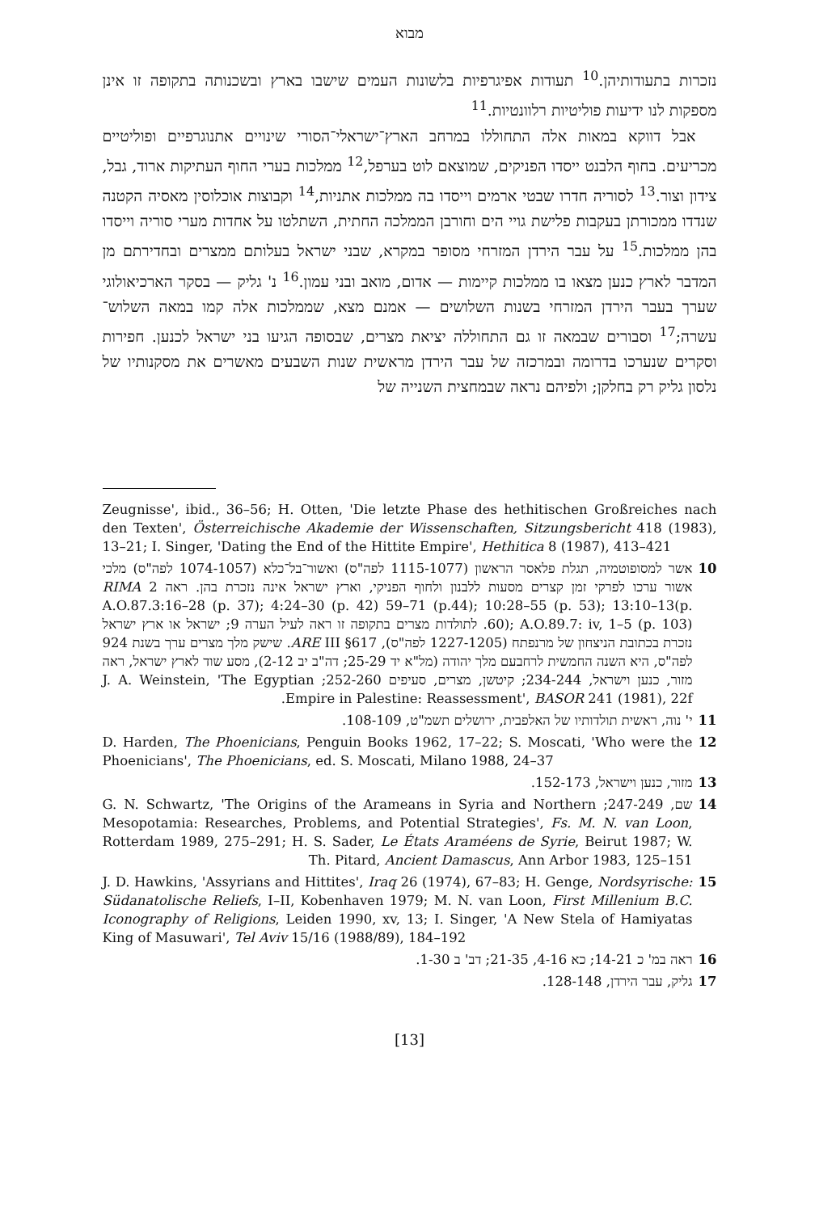מבוא
נזכרות בתעודותיהן.<sup>10</sup> תעודות אפיגרפיות בלשונות העמים שישבו בארץ ובשכנותה בתקופה זו אינן מספקות לנו ידיעות פוליטיות רלוונטיות.<sup>11</sup>
אבל דווקא במאות אלה התחוללו במרחב הארץ־ישראלי־הסורי שינויים אתנוגרפיים ופוליטיים מכריעים. בחוף הלבנט ייסדו הפניקים, שמוצאם לוט בערפל,<sup>12</sup> ממלכות בערי החוף העתיקות ארוד, גבל, צידון וצור.<sup>13</sup> לסוריה חדרו שבטי ארמים וייסדו בה ממלכות אתניות,<sup>14</sup> וקבוצות אוכלוסין מאסיה הקטנה שנדדו ממכורתן בעקבות פלישת גויי הים וחורבן הממלכה החתית, השתלטו על אחדות מערי סוריה וייסדו בהן ממלכות.<sup>15</sup> על עבר הירדן המזרחי מסופר במקרא, שבני ישראל בעלותם ממצרים ובחדירתם מן המדבר לארץ כנען מצאו בו ממלכות קיימות — אדום, מואב ובני עמון.<sup>16</sup> נ' גליק — בסקר הארכיאולוגי שערך בעבר הירדן המזרחי בשנות השלושים — אמנם מצא, שממלכות אלה קמו במאה השלוש־עשרה;<sup>17</sup> וסבורים שבמאה זו גם התחוללה יציאת מצרים, שבסופה הגיעו בני ישראל לכנען. חפירות וסקרים שנערכו בדרומה ובמרכזה של עבר הירדן מראשית שנות השבעים מאשרים את מסקנותיו של נלסון גליק רק בחלקן; ולפיהם נראה שבמחצית השנייה של
Zeugnisse', ibid., 36–56; H. Otten, 'Die letzte Phase des hethitischen Großreiches nach den Texten', Österreichische Akademie der Wissenschaften, Sitzungsbericht 418 (1983), 13–21; I. Singer, 'Dating the End of the Hittite Empire', Hethitica 8 (1987), 413–421
10 אשר למסופוטמיה, תגלת פלאסר הראשון (1115-1077 לפה"ס) ואשור־בל־כלא (1074-1057 לפה"ס) מלכי אשור ערכו לפרקי זמן קצרים מסעות ללבנון ולחוף הפניקי, וארץ ישראל אינה נזכרת בהן. ראה RIMA 2 A.O.87.3:16–28 (p. 37); 4:24–30 (p. 42) 59–71 (p.44); 10:28–55 (p. 53); 13:10–13(p. 60); A.O.89.7: iv, 1–5 (p. 103). לתולדות מצרים בתקופה זו ראה לעיל הערה 9; ישראל או ארץ ישראל נזכרת בכתובת הניצחון של מרנפתח (1227-1205 לפה"ס), ARE III §617. שישק מלך מצרים ערך בשנת 924 לפה"ס, היא השנה החמשית לרחבעם מלך יהודה (מל"א יד 25-29; דה"ב יב 2-12), מסע שוד לארץ ישראל, ראה מזור, כנען וישראל, 234-244; קיטשן, מצרים, סעיפים 252-260; J. A. Weinstein, 'The Egyptian Empire in Palestine: Reassessment', BASOR 241 (1981), 22f.
11 י' נוה, ראשית תולדותיו של האלפבית, ירושלים תשמ"ט, 108-109.
12 D. Harden, The Phoenicians, Penguin Books 1962, 17–22; S. Moscati, 'Who were the Phoenicians', The Phoenicians, ed. S. Moscati, Milano 1988, 24–37
13 מזור, כנען וישראל, 152-173.
14 שם, 247-249; G. N. Schwartz, 'The Origins of the Arameans in Syria and Northern Mesopotamia: Researches, Problems, and Potential Strategies', Fs. M. N. van Loon, Rotterdam 1989, 275–291; H. S. Sader, Le États Araméens de Syrie, Beirut 1987; W. Th. Pitard, Ancient Damascus, Ann Arbor 1983, 125–151
15 J. D. Hawkins, 'Assyrians and Hittites', Iraq 26 (1974), 67–83; H. Genge, Nordsyrische: Südanatolische Reliefs, I–II, Kobenhaven 1979; M. N. van Loon, First Millenium B.C. Iconography of Religions, Leiden 1990, xv, 13; I. Singer, 'A New Stela of Hamiyatas King of Masuwari', Tel Aviv 15/16 (1988/89), 184–192
16 ראה במ' כ 14-21; כא 4-16, 21-35; דב' ב 1-30.
17 גליק, עבר הירדן, 128-148.
[13]